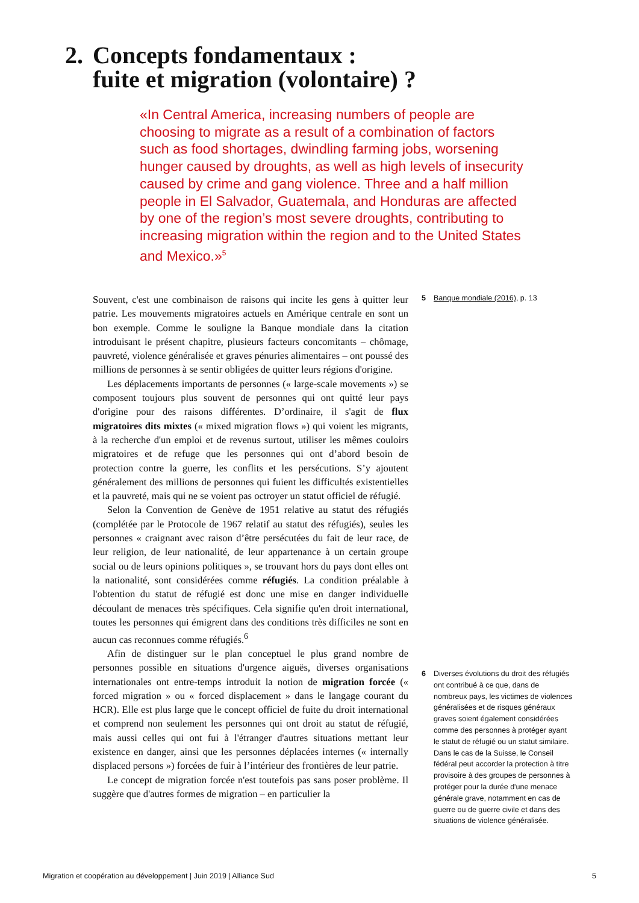2. Concepts fondamentaux :
fuite et migration (volontaire) ?
«In Central America, increasing numbers of people are choosing to migrate as a result of a combination of factors such as food shortages, dwindling farming jobs, worsening hunger caused by droughts, as well as high levels of insecurity caused by crime and gang violence. Three and a half million people in El Salvador, Guatemala, and Honduras are affected by one of the region’s most severe droughts, contributing to increasing migration within the region and to the United States and Mexico.»<sup>5</sup>
Souvent, c'est une combinaison de raisons qui incite les gens à quitter leur patrie. Les mouvements migratoires actuels en Amérique centrale en sont un bon exemple. Comme le souligne la Banque mondiale dans la citation introduisant le présent chapitre, plusieurs facteurs concomitants – chômage, pauvreté, violence généralisée et graves pénuries alimentaires – ont poussé des millions de personnes à se sentir obligées de quitter leurs régions d'origine.
Les déplacements importants de personnes (« large-scale movements ») se composent toujours plus souvent de personnes qui ont quitté leur pays d'origine pour des raisons différentes. D’ordinaire, il s'agit de flux migratoires dits mixtes (« mixed migration flows ») qui voient les migrants, à la recherche d'un emploi et de revenus surtout, utiliser les mêmes couloirs migratoires et de refuge que les personnes qui ont d’abord besoin de protection contre la guerre, les conflits et les persécutions. S’y ajoutent généralement des millions de personnes qui fuient les difficultés existentielles et la pauvreté, mais qui ne se voient pas octroyer un statut officiel de réfugié.
Selon la Convention de Genève de 1951 relative au statut des réfugiés (complétée par le Protocole de 1967 relatif au statut des réfugiés), seules les personnes « craignant avec raison d’être persécutées du fait de leur race, de leur religion, de leur nationalité, de leur appartenance à un certain groupe social ou de leurs opinions politiques », se trouvant hors du pays dont elles ont la nationalité, sont considérées comme réfugiés. La condition préalable à l'obtention du statut de réfugié est donc une mise en danger individuelle découlant de menaces très spécifiques. Cela signifie qu'en droit international, toutes les personnes qui émigrent dans des conditions très difficiles ne sont en aucun cas reconnues comme réfugiés.<sup>6</sup>
Afin de distinguer sur le plan conceptuel le plus grand nombre de personnes possible en situations d'urgence aiguës, diverses organisations internationales ont entre-temps introduit la notion de migration forcée (« forced migration » ou « forced displacement » dans le langage courant du HCR). Elle est plus large que le concept officiel de fuite du droit international et comprend non seulement les personnes qui ont droit au statut de réfugié, mais aussi celles qui ont fui à l'étranger d'autres situations mettant leur existence en danger, ainsi que les personnes déplacées internes (« internally displaced persons ») forcées de fuir à l’intérieur des frontières de leur patrie.
Le concept de migration forcée n'est toutefois pas sans poser problème. Il suggère que d'autres formes de migration – en particulier la
5 Banque mondiale (2016), p. 13
6 Diverses évolutions du droit des réfugiés ont contribué à ce que, dans de nombreux pays, les victimes de violences généralisées et de risques généraux graves soient également considérées comme des personnes à protéger ayant le statut de réfugié ou un statut similaire. Dans le cas de la Suisse, le Conseil fédéral peut accorder la protection à titre provisoire à des groupes de personnes à protéger pour la durée d'une menace générale grave, notamment en cas de guerre ou de guerre civile et dans des situations de violence généralisée.
Migration et coopération au développement | Juin 2019 | Alliance Sud 5